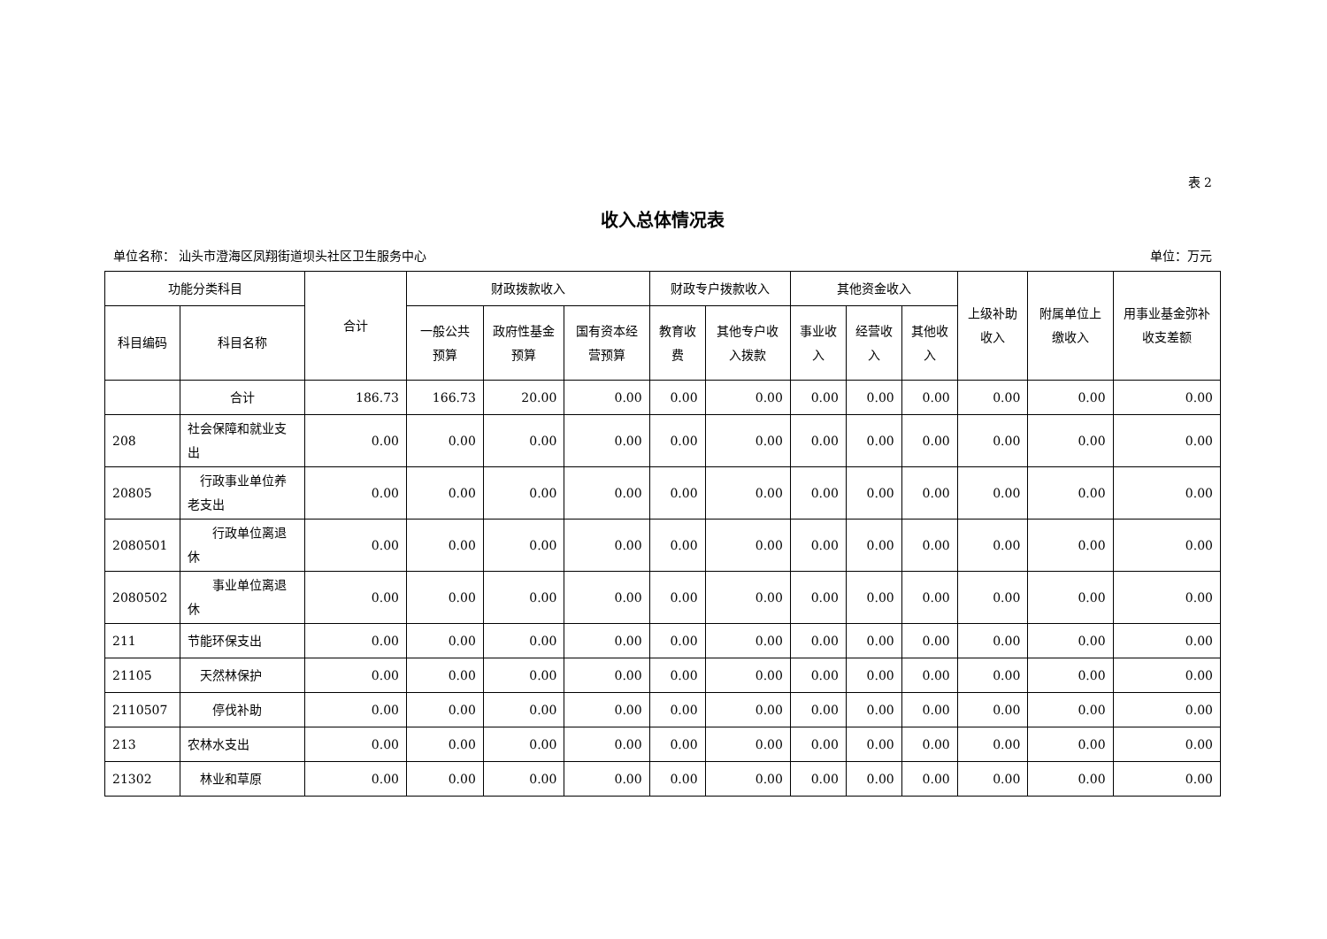表 2
收入总体情况表
单位名称： 汕头市澄海区凤翔街道坝头社区卫生服务中心 单位：万元
| 功能分类科目 | | 合计 | 财政拨款收入 | | | 财政专户拨款收入 | | 其他资金收入 | | | 上级补助收入 | 附属单位上缴收入 | 用事业基金弥补收支差额 |
| --- | --- | --- | --- | --- | --- | --- | --- | --- | --- | --- | --- | --- | --- |
| 科目编码 | 科目名称 | | 一般公共预算 | 政府性基金预算 | 国有资本经营预算 | 教育收费 | 其他专户收入拨款 | 事业收入 | 经营收入 | 其他收入 | | | |
| | 合计 | 186.73 | 166.73 | 20.00 | 0.00 | 0.00 | 0.00 | 0.00 | 0.00 | 0.00 | 0.00 | 0.00 | 0.00 |
| 208 | 社会保障和就业支出 | 0.00 | 0.00 | 0.00 | 0.00 | 0.00 | 0.00 | 0.00 | 0.00 | 0.00 | 0.00 | 0.00 | 0.00 |
| 20805 | 行政事业单位养老支出 | 0.00 | 0.00 | 0.00 | 0.00 | 0.00 | 0.00 | 0.00 | 0.00 | 0.00 | 0.00 | 0.00 | 0.00 |
| 2080501 | 行政单位离退休 | 0.00 | 0.00 | 0.00 | 0.00 | 0.00 | 0.00 | 0.00 | 0.00 | 0.00 | 0.00 | 0.00 | 0.00 |
| 2080502 | 事业单位离退休 | 0.00 | 0.00 | 0.00 | 0.00 | 0.00 | 0.00 | 0.00 | 0.00 | 0.00 | 0.00 | 0.00 | 0.00 |
| 211 | 节能环保支出 | 0.00 | 0.00 | 0.00 | 0.00 | 0.00 | 0.00 | 0.00 | 0.00 | 0.00 | 0.00 | 0.00 | 0.00 |
| 21105 | 天然林保护 | 0.00 | 0.00 | 0.00 | 0.00 | 0.00 | 0.00 | 0.00 | 0.00 | 0.00 | 0.00 | 0.00 | 0.00 |
| 2110507 | 停伐补助 | 0.00 | 0.00 | 0.00 | 0.00 | 0.00 | 0.00 | 0.00 | 0.00 | 0.00 | 0.00 | 0.00 | 0.00 |
| 213 | 农林水支出 | 0.00 | 0.00 | 0.00 | 0.00 | 0.00 | 0.00 | 0.00 | 0.00 | 0.00 | 0.00 | 0.00 | 0.00 |
| 21302 | 林业和草原 | 0.00 | 0.00 | 0.00 | 0.00 | 0.00 | 0.00 | 0.00 | 0.00 | 0.00 | 0.00 | 0.00 | 0.00 |